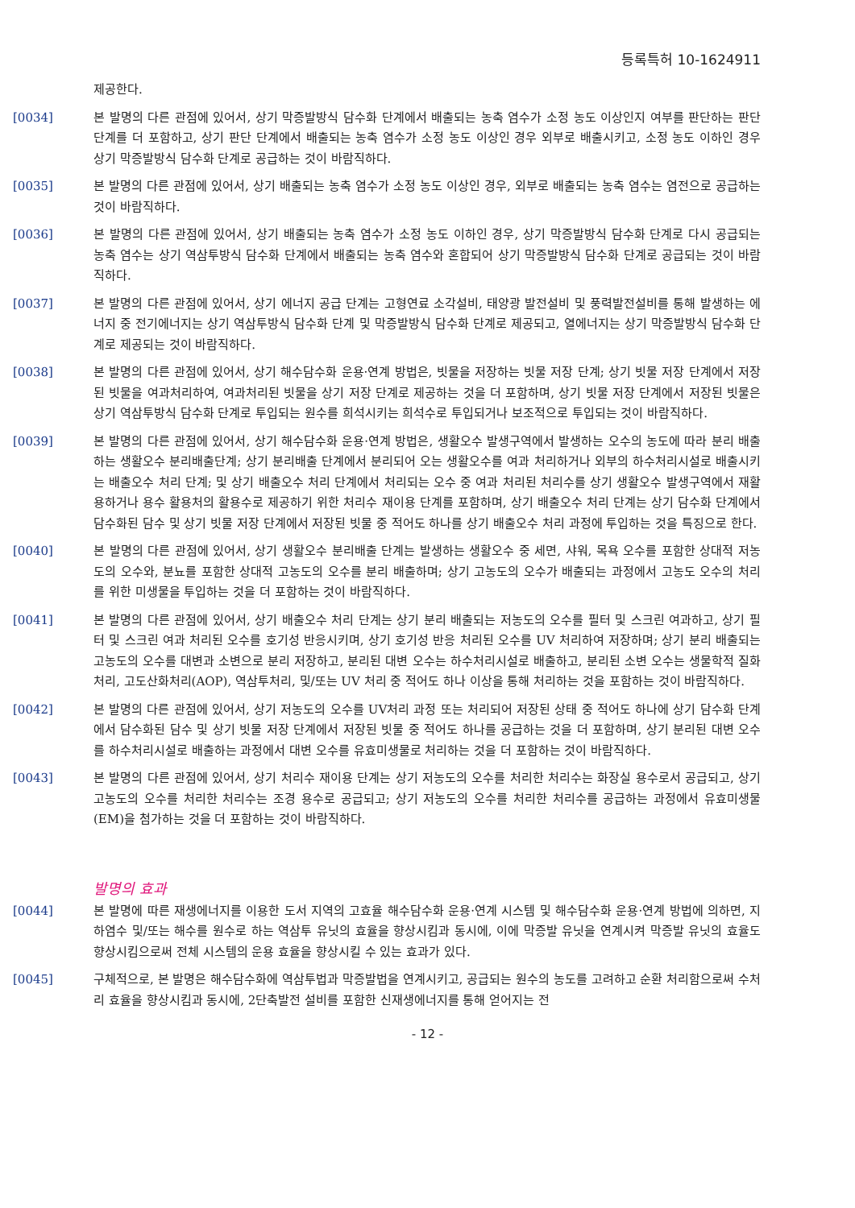등록특허 10-1624911
제공한다.
[0034] 본 발명의 다른 관점에 있어서, 상기 막증발방식 담수화 단계에서 배출되는 농축 염수가 소정 농도 이상인지 여부를 판단하는 판단 단계를 더 포함하고, 상기 판단 단계에서 배출되는 농축 염수가 소정 농도 이상인 경우 외부로 배출시키고, 소정 농도 이하인 경우 상기 막증발방식 담수화 단계로 공급하는 것이 바람직하다.
[0035] 본 발명의 다른 관점에 있어서, 상기 배출되는 농축 염수가 소정 농도 이상인 경우, 외부로 배출되는 농축 염수는 염전으로 공급하는 것이 바람직하다.
[0036] 본 발명의 다른 관점에 있어서, 상기 배출되는 농축 염수가 소정 농도 이하인 경우, 상기 막증발방식 담수화 단계로 다시 공급되는 농축 염수는 상기 역삼투방식 담수화 단계에서 배출되는 농축 염수와 혼합되어 상기 막증발방식 담수화 단계로 공급되는 것이 바람직하다.
[0037] 본 발명의 다른 관점에 있어서, 상기 에너지 공급 단계는 고형연료 소각설비, 태양광 발전설비 및 풍력발전설비를 통해 발생하는 에너지 중 전기에너지는 상기 역삼투방식 담수화 단계 및 막증발방식 담수화 단계로 제공되고, 열에너지는 상기 막증발방식 담수화 단계로 제공되는 것이 바람직하다.
[0038] 본 발명의 다른 관점에 있어서, 상기 해수담수화 운용·연계 방법은, 빗물을 저장하는 빗물 저장 단계; 상기 빗물 저장 단계에서 저장된 빗물을 여과처리하여, 여과처리된 빗물을 상기 저장 단계로 제공하는 것을 더 포함하며, 상기 빗물 저장 단계에서 저장된 빗물은 상기 역삼투방식 담수화 단계로 투입되는 원수를 희석시키는 희석수로 투입되거나 보조적으로 투입되는 것이 바람직하다.
[0039] 본 발명의 다른 관점에 있어서, 상기 해수담수화 운용·연계 방법은, 생활오수 발생구역에서 발생하는 오수의 농도에 따라 분리 배출하는 생활오수 분리배출단계; 상기 분리배출 단계에서 분리되어 오는 생활오수를 여과 처리하거나 외부의 하수처리시설로 배출시키는 배출오수 처리 단계; 및 상기 배출오수 처리 단계에서 처리되는 오수 중 여과 처리된 처리수를 상기 생활오수 발생구역에서 재활용하거나 용수 활용처의 활용수로 제공하기 위한 처리수 재이용 단계를 포함하며, 상기 배출오수 처리 단계는 상기 담수화 단계에서 담수화된 담수 및 상기 빗물 저장 단계에서 저장된 빗물 중 적어도 하나를 상기 배출오수 처리 과정에 투입하는 것을 특징으로 한다.
[0040] 본 발명의 다른 관점에 있어서, 상기 생활오수 분리배출 단계는 발생하는 생활오수 중 세면, 샤워, 목욕 오수를 포함한 상대적 저농도의 오수와, 분뇨를 포함한 상대적 고농도의 오수를 분리 배출하며; 상기 고농도의 오수가 배출되는 과정에서 고농도 오수의 처리를 위한 미생물을 투입하는 것을 더 포함하는 것이 바람직하다.
[0041] 본 발명의 다른 관점에 있어서, 상기 배출오수 처리 단계는 상기 분리 배출되는 저농도의 오수를 필터 및 스크린 여과하고, 상기 필터 및 스크린 여과 처리된 오수를 호기성 반응시키며, 상기 호기성 반응 처리된 오수를 UV 처리하여 저장하며; 상기 분리 배출되는 고농도의 오수를 대변과 소변으로 분리 저장하고, 분리된 대변 오수는 하수처리시설로 배출하고, 분리된 소변 오수는 생물학적 질화처리, 고도산화처리(AOP), 역삼투처리, 및/또는 UV 처리 중 적어도 하나 이상을 통해 처리하는 것을 포함하는 것이 바람직하다.
[0042] 본 발명의 다른 관점에 있어서, 상기 저농도의 오수를 UV처리 과정 또는 처리되어 저장된 상태 중 적어도 하나에 상기 담수화 단계에서 담수화된 담수 및 상기 빗물 저장 단계에서 저장된 빗물 중 적어도 하나를 공급하는 것을 더 포함하며, 상기 분리된 대변 오수를 하수처리시설로 배출하는 과정에서 대변 오수를 유효미생물로 처리하는 것을 더 포함하는 것이 바람직하다.
[0043] 본 발명의 다른 관점에 있어서, 상기 처리수 재이용 단계는 상기 저농도의 오수를 처리한 처리수는 화장실 용수로서 공급되고, 상기 고농도의 오수를 처리한 처리수는 조경 용수로 공급되고; 상기 저농도의 오수를 처리한 처리수를 공급하는 과정에서 유효미생물(EM)을 첨가하는 것을 더 포함하는 것이 바람직하다.
발명의 효과
[0044] 본 발명에 따른 재생에너지를 이용한 도서 지역의 고효율 해수담수화 운용·연계 시스템 및 해수담수화 운용·연계 방법에 의하면, 지하염수 및/또는 해수를 원수로 하는 역삼투 유닛의 효율을 향상시킴과 동시에, 이에 막증발 유닛을 연계시켜 막증발 유닛의 효율도 향상시킴으로써 전체 시스템의 운용 효율을 향상시킬 수 있는 효과가 있다.
[0045] 구체적으로, 본 발명은 해수담수화에 역삼투법과 막증발법을 연계시키고, 공급되는 원수의 농도를 고려하고 순환 처리함으로써 수처리 효율을 향상시킴과 동시에, 2단축발전 설비를 포함한 신재생에너지를 통해 얻어지는 전
- 12 -